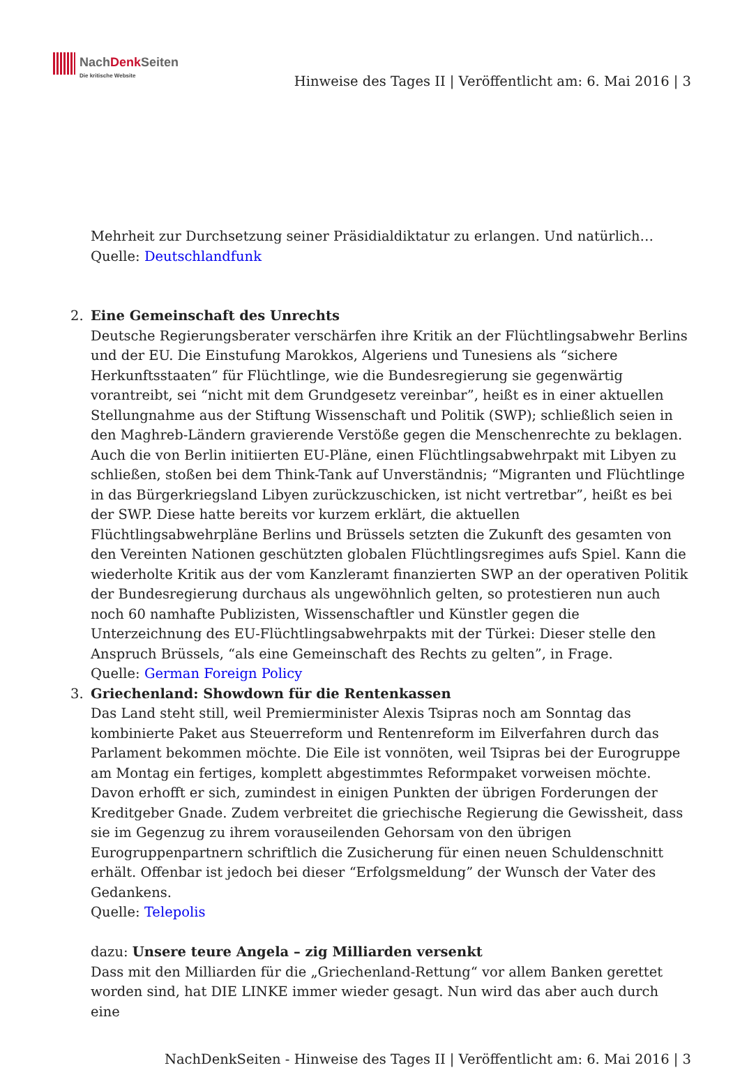NachDenk Seiten
Die kritische Website
Hinweise des Tages II | Veröffentlicht am: 6. Mai 2016 | 3
Mehrheit zur Durchsetzung seiner Präsidialdiktatur zu erlangen. Und natürlich…
Quelle: Deutschlandfunk
2. Eine Gemeinschaft des Unrechts
Deutsche Regierungsberater verschärfen ihre Kritik an der Flüchtlingsabwehr Berlins und der EU. Die Einstufung Marokkos, Algeriens und Tunesiens als “sichere Herkunftsstaaten” für Flüchtlinge, wie die Bundesregierung sie gegenwärtig vorantreibt, sei “nicht mit dem Grundgesetz vereinbar”, heißt es in einer aktuellen Stellungnahme aus der Stiftung Wissenschaft und Politik (SWP); schließlich seien in den Maghreb-Ländern gravierende Verstöße gegen die Menschenrechte zu beklagen. Auch die von Berlin initiierten EU-Pläne, einen Flüchtlingsabwehrpakt mit Libyen zu schließen, stoßen bei dem Think-Tank auf Unverständnis; “Migranten und Flüchtlinge in das Bürgerkriegsland Libyen zurückzuschicken, ist nicht vertretbar”, heißt es bei der SWP. Diese hatte bereits vor kurzem erklärt, die aktuellen Flüchtlingsabwehrpläne Berlins und Brüssels setzten die Zukunft des gesamten von den Vereinten Nationen geschützten globalen Flüchtlingsregimes aufs Spiel. Kann die wiederholte Kritik aus der vom Kanzleramt finanzierten SWP an der operativen Politik der Bundesregierung durchaus als ungewöhnlich gelten, so protestieren nun auch noch 60 namhafte Publizisten, Wissenschaftler und Künstler gegen die Unterzeichnung des EU-Flüchtlingsabwehrpakts mit der Türkei: Dieser stelle den Anspruch Brüssels, “als eine Gemeinschaft des Rechts zu gelten”, in Frage.
Quelle: German Foreign Policy
3. Griechenland: Showdown für die Rentenkassen
Das Land steht still, weil Premierminister Alexis Tsipras noch am Sonntag das kombinierte Paket aus Steuerreform und Rentenreform im Eilverfahren durch das Parlament bekommen möchte. Die Eile ist vonnöten, weil Tsipras bei der Eurogruppe am Montag ein fertiges, komplett abgestimmtes Reformpaket vorweisen möchte. Davon erhofft er sich, zumindest in einigen Punkten der übrigen Forderungen der Kreditgeber Gnade. Zudem verbreitet die griechische Regierung die Gewissheit, dass sie im Gegenzug zu ihrem vorauseilenden Gehorsam von den übrigen Eurogruppenpartnern schriftlich die Zusicherung für einen neuen Schuldenschnitt erhält. Offenbar ist jedoch bei dieser “Erfolgsmeldung” der Wunsch der Vater des Gedankens.
Quelle: Telepolis
dazu: Unsere teure Angela – zig Milliarden versenkt
Dass mit den Milliarden für die „Griechenland-Rettung“ vor allem Banken gerettet worden sind, hat DIE LINKE immer wieder gesagt. Nun wird das aber auch durch eine
NachDenkSeiten - Hinweise des Tages II | Veröffentlicht am: 6. Mai 2016 | 3